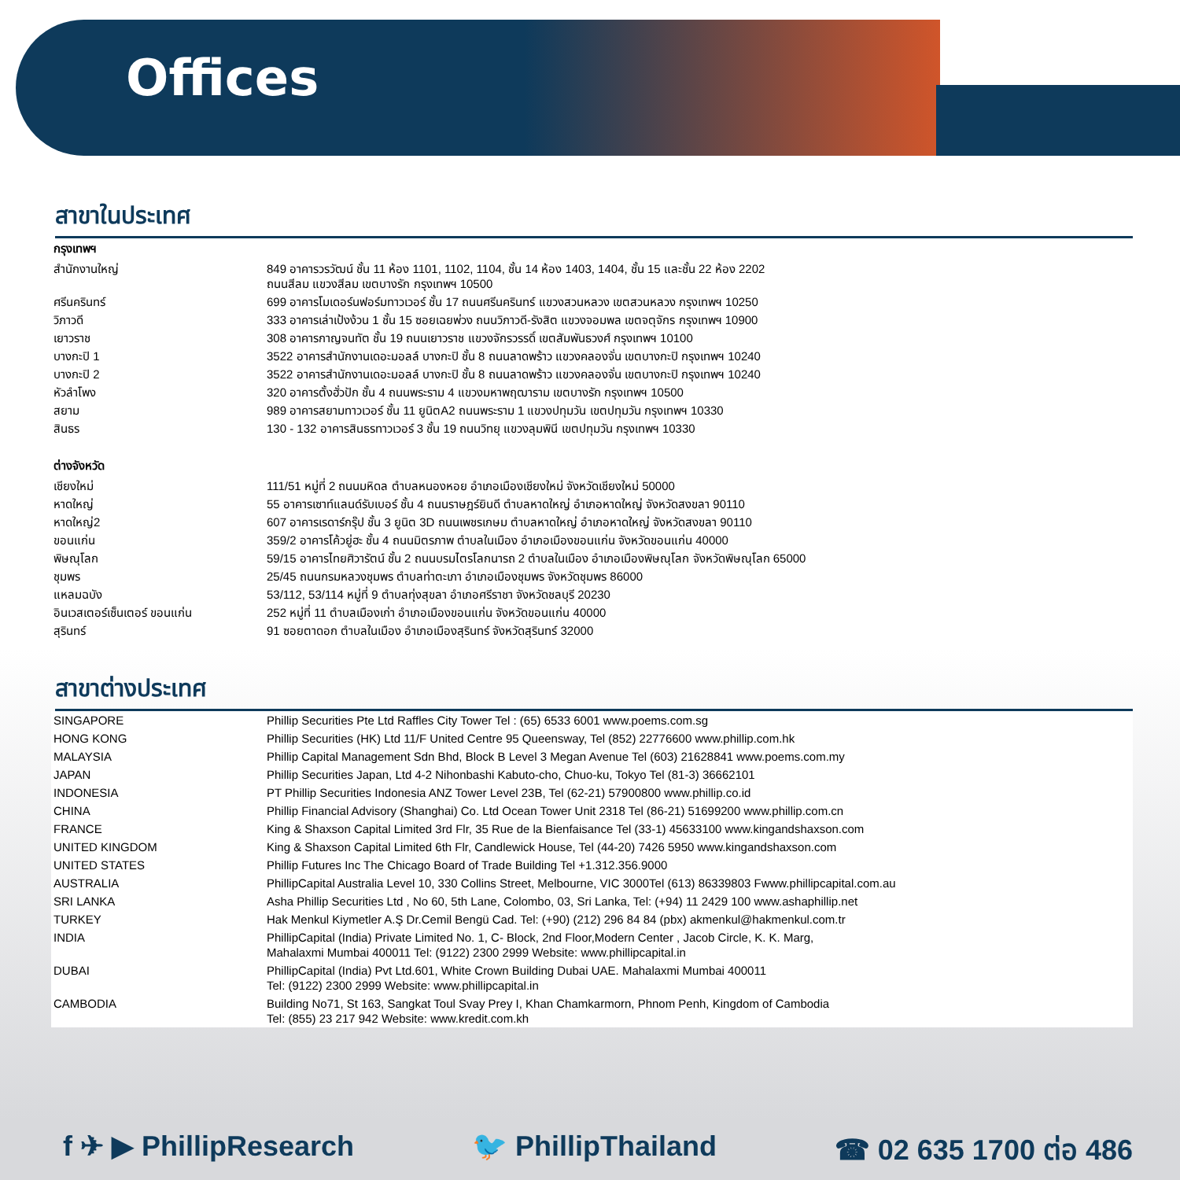Offices
สาขาในประเทศ
| กรุงเทพฯ | |
| --- | --- |
| สำนักงานใหญ่ | 849 อาคารวรวัฒน์ ชั้น 11 ห้อง 1101, 1102, 1104, ชั้น 14 ห้อง 1403, 1404, ชั้น 15 และชั้น 22 ห้อง 2202 ถนนสีลม แขวงสีลม เขตบางรัก กรุงเทพฯ 10500 |
| ศรีนครินทร์ | 699 อาคารโมเดอร์นฟอร์มทาวเวอร์ ชั้น 17 ถนนศรีนครินทร์ แขวงสวนหลวง เขตสวนหลวง กรุงเทพฯ 10250 |
| วิภาวดี | 333 อาคารเล่าเป้งง้วน 1 ชั้น 15 ซอยเฉยพ่วง ถนนวิภาวดี-รังสิต แขวงจอมพล เขตจตุจักร กรุงเทพฯ 10900 |
| เยาวราช | 308 อาคารกาญจนทัต ชั้น 19 ถนนเยาวราช แขวงจักรวรรดิ์ เขตสัมพันธวงศ์ กรุงเทพฯ 10100 |
| บางกะปิ 1 | 3522 อาคารสำนักงานเดอะมอลล์ บางกะปิ ชั้น 8 ถนนลาดพร้าว แขวงคลองจั่น เขตบางกะปิ กรุงเทพฯ 10240 |
| บางกะปิ 2 | 3522 อาคารสำนักงานเดอะมอลล์ บางกะปิ ชั้น 8 ถนนลาดพร้าว แขวงคลองจั่น เขตบางกะปิ กรุงเทพฯ 10240 |
| หัวลำโพง | 320 อาคารตั้งฮั่วปัก ชั้น 4 ถนนพระราม 4 แขวงมหาพฤฒาราม เขตบางรัก กรุงเทพฯ 10500 |
| สยาม | 989 อาคารสยามทาวเวอร์ ชั้น 11 ยูนิตA2 ถนนพระราม 1 แขวงปทุมวัน เขตปทุมวัน กรุงเทพฯ 10330 |
| สินธร | 130 - 132 อาคารสินธรทาวเวอร์ 3 ชั้น 19 ถนนวิทยุ แขวงลุมพินี เขตปทุมวัน กรุงเทพฯ 10330 |
| ต่างจังหวัด | |
| เชียงใหม่ | 111/51 หมู่ที่ 2 ถนนมหิดล ตำบลหนองหอย อำเภอเมืองเชียงใหม่ จังหวัดเชียงใหม่ 50000 |
| หาดใหญ่ | 55 อาคารเซาท์แลนด์รับเบอร์ ชั้น 4 ถนนราษฎร์ยินดี ตำบลหาดใหญ่ อำเภอหาดใหญ่ จังหวัดสงขลา 90110 |
| หาดใหญ่2 | 607 อาคารเรดาร์กรุ๊ป ชั้น 3 ยูนิต 3D ถนนเพชรเกษม ตำบลหาดใหญ่ อำเภอหาดใหญ่ จังหวัดสงขลา 90110 |
| ขอนแก่น | 359/2 อาคารโค้วยู่ฮะ ชั้น 4 ถนนมิตรภาพ ตำบลในเมือง อำเภอเมืองขอนแก่น จังหวัดขอนแก่น 40000 |
| พิษณุโลก | 59/15 อาคารไทยศิวารัตน์ ชั้น 2 ถนนบรมไตรโลกนารถ 2 ตำบลในเมือง อำเภอเมืองพิษณุโลก จังหวัดพิษณุโลก 65000 |
| ชุมพร | 25/45 ถนนกรมหลวงชุมพร ตำบลท่าตะเภา อำเภอเมืองชุมพร จังหวัดชุมพร 86000 |
| แหลมฉบัง | 53/112, 53/114 หมู่ที่ 9 ตำบลทุ่งสุขลา อำเภอศรีราชา จังหวัดชลบุรี 20230 |
| อินเวสเตอร์เซ็นเตอร์ ขอนแก่น | 252 หมู่ที่ 11 ตำบลเมืองเก่า อำเภอเมืองขอนแก่น จังหวัดขอนแก่น 40000 |
| สุรินทร์ | 91 ซอยตาดอก ตำบลในเมือง อำเภอเมืองสุรินทร์ จังหวัดสุรินทร์ 32000 |
สาขาต่างประเทศ
| SINGAPORE | Phillip Securities Pte Ltd Raffles City Tower Tel : (65) 6533 6001 www.poems.com.sg |
| HONG KONG | Phillip Securities (HK) Ltd 11/F United Centre 95 Queensway, Tel (852) 22776600 www.phillip.com.hk |
| MALAYSIA | Phillip Capital Management Sdn Bhd, Block B Level 3 Megan Avenue Tel (603) 21628841 www.poems.com.my |
| JAPAN | Phillip Securities Japan, Ltd 4-2 Nihonbashi Kabuto-cho, Chuo-ku, Tokyo Tel (81-3) 36662101 |
| INDONESIA | PT Phillip Securities Indonesia ANZ Tower Level 23B, Tel (62-21) 57900800 www.phillip.co.id |
| CHINA | Phillip Financial Advisory (Shanghai) Co. Ltd Ocean Tower Unit 2318 Tel (86-21) 51699200 www.phillip.com.cn |
| FRANCE | King & Shaxson Capital Limited 3rd Flr, 35 Rue de la Bienfaisance Tel (33-1) 45633100 www.kingandshaxson.com |
| UNITED KINGDOM | King & Shaxson Capital Limited 6th Flr, Candlewick House, Tel (44-20) 7426 5950 www.kingandshaxson.com |
| UNITED STATES | Phillip Futures Inc The Chicago Board of Trade Building Tel +1.312.356.9000 |
| AUSTRALIA | PhillipCapital Australia Level 10, 330 Collins Street, Melbourne, VIC 3000Tel (613) 86339803 Fwww.phillipcapital.com.au |
| SRI LANKA | Asha Phillip Securities Ltd , No 60, 5th Lane, Colombo, 03, Sri Lanka, Tel: (+94) 11 2429 100 www.ashaphillip.net |
| TURKEY | Hak Menkul Kiymetler A.Ş Dr.Cemil Bengü Cad. Tel: (+90) (212) 296 84 84 (pbx) akmenkul@hakmenkul.com.tr |
| INDIA | PhillipCapital (India) Private Limited No. 1, C- Block, 2nd Floor,Modern Center , Jacob Circle, K. K. Marg, Mahalaxmi Mumbai 400011 Tel: (9122) 2300 2999 Website: www.phillipcapital.in |
| DUBAI | PhillipCapital (India) Pvt Ltd.601, White Crown Building Dubai UAE. Mahalaxmi Mumbai 400011 Tel: (9122) 2300 2999 Website: www.phillipcapital.in |
| CAMBODIA | Building No71, St 163, Sangkat Toul Svay Prey I, Khan Chamkarmorn, Phnom Penh, Kingdom of Cambodia Tel: (855) 23 217 942 Website: www.kredit.com.kh |
f ✈ ▶ PhillipResearch 🐦 PhillipThailand ☎ 02 635 1700 ต่อ 486